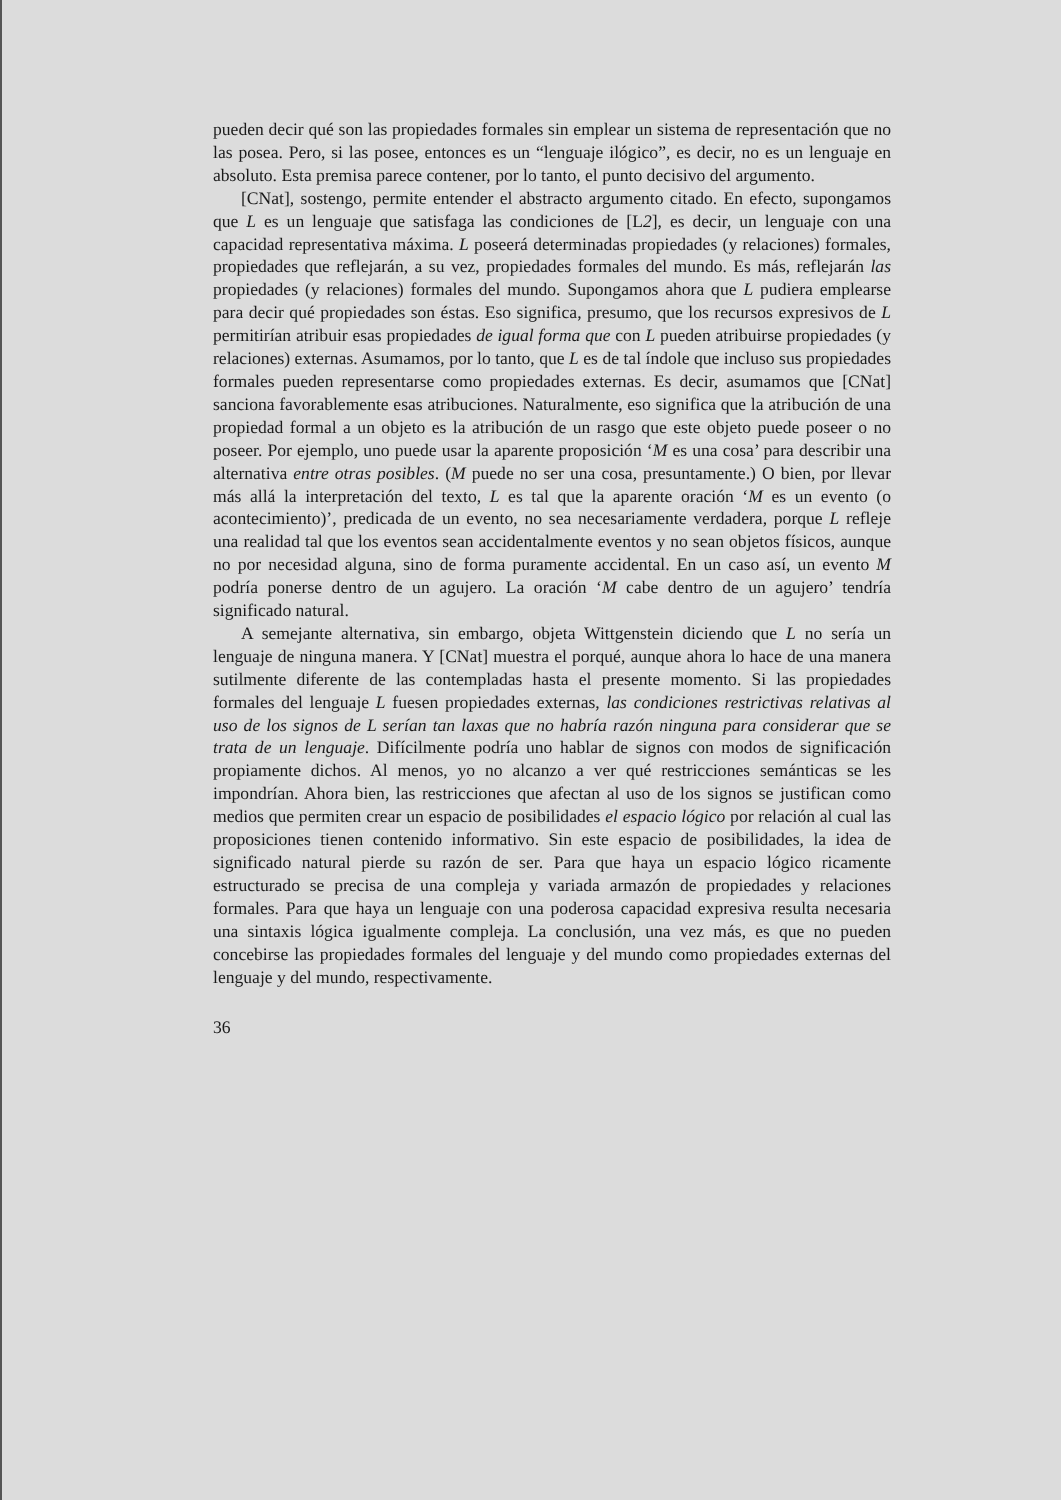pueden decir qué son las propiedades formales sin emplear un sistema de representación que no las posea. Pero, si las posee, entonces es un “lenguaje ilógico”, es decir, no es un lenguaje en absoluto. Esta premisa parece contener, por lo tanto, el punto decisivo del argumento.
[CNat], sostengo, permite entender el abstracto argumento citado. En efecto, supongamos que L es un lenguaje que satisfaga las condiciones de [L2], es decir, un lenguaje con una capacidad representativa máxima. L poseerá determinadas propiedades (y relaciones) formales, propiedades que reflejarán, a su vez, propiedades formales del mundo. Es más, reflejarán las propiedades (y relaciones) formales del mundo. Supongamos ahora que L pudiera emplearse para decir qué propiedades son éstas. Eso significa, presumo, que los recursos expresivos de L permitirían atribuir esas propiedades de igual forma que con L pueden atribuirse propiedades (y relaciones) externas. Asumamos, por lo tanto, que L es de tal índole que incluso sus propiedades formales pueden representarse como propiedades externas. Es decir, asumamos que [CNat] sanciona favorablemente esas atribuciones. Naturalmente, eso significa que la atribución de una propiedad formal a un objeto es la atribución de un rasgo que este objeto puede poseer o no poseer. Por ejemplo, uno puede usar la aparente proposición ‘M es una cosa’ para describir una alternativa entre otras posibles. (M puede no ser una cosa, presuntamente.) O bien, por llevar más allá la interpretación del texto, L es tal que la aparente oración ‘M es un evento (o acontecimiento)’, predicada de un evento, no sea necesariamente verdadera, porque L refleje una realidad tal que los eventos sean accidentalmente eventos y no sean objetos físicos, aunque no por necesidad alguna, sino de forma puramente accidental. En un caso así, un evento M podría ponerse dentro de un agujero. La oración ‘M cabe dentro de un agujero’ tendría significado natural.
A semejante alternativa, sin embargo, objeta Wittgenstein diciendo que L no sería un lenguaje de ninguna manera. Y [CNat] muestra el porqué, aunque ahora lo hace de una manera sutilmente diferente de las contempladas hasta el presente momento. Si las propiedades formales del lenguaje L fuesen propiedades externas, las condiciones restrictivas relativas al uso de los signos de L serían tan laxas que no habría razón ninguna para considerar que se trata de un lenguaje. Difícilmente podría uno hablar de signos con modos de significación propiamente dichos. Al menos, yo no alcanzo a ver qué restricciones semánticas se les impondrían. Ahora bien, las restricciones que afectan al uso de los signos se justifican como medios que permiten crear un espacio de posibilidades el espacio lógico por relación al cual las proposiciones tienen contenido informativo. Sin este espacio de posibilidades, la idea de significado natural pierde su razón de ser. Para que haya un espacio lógico ricamente estructurado se precisa de una compleja y variada armazón de propiedades y relaciones formales. Para que haya un lenguaje con una poderosa capacidad expresiva resulta necesaria una sintaxis lógica igualmente compleja. La conclusión, una vez más, es que no pueden concebirse las propiedades formales del lenguaje y del mundo como propiedades externas del lenguaje y del mundo, respectivamente.
36